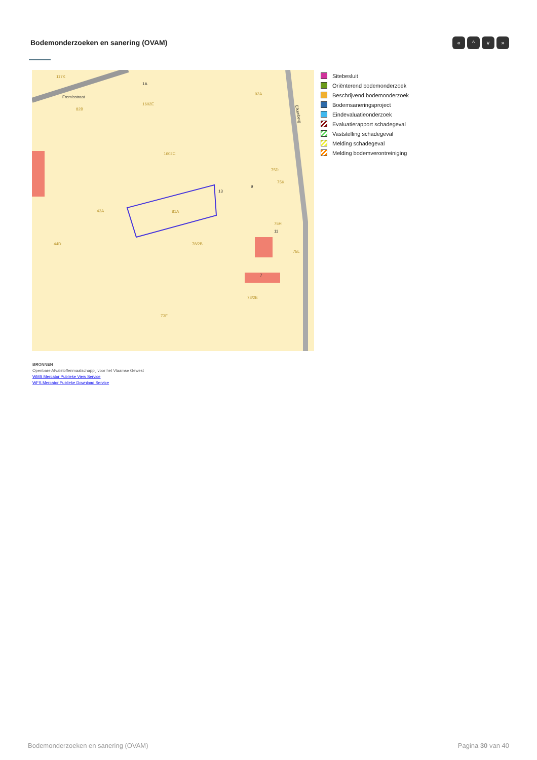Bodemonderzoeken en sanering (OVAM)
« ^ v »
117K
Fremisstraat
82B
1A
1602E
92A
1602C
75D
75K
43A
81A
44D
78/2B
13
9
11
75H
75L
7
73/2E
73F
Eikenberg
Sitebesluit
Oriënterend bodemonderzoek
Beschrijvend bodemonderzoek
Bodemsaneringsproject
Eindevaluatieonderzoek
Evaluatierapport schadegeval
Vaststelling schadegeval
Melding schadegeval
Melding bodemverontreiniging
BRONNEN
Openbare Afvalstoffenmaatschappij voor het Vlaamse Gewest
WMS Mercator Publieke View Service
WFS Mercator Publieke Download Service
Bodemonderzoeken en sanering (OVAM)
Pagina 30 van 40